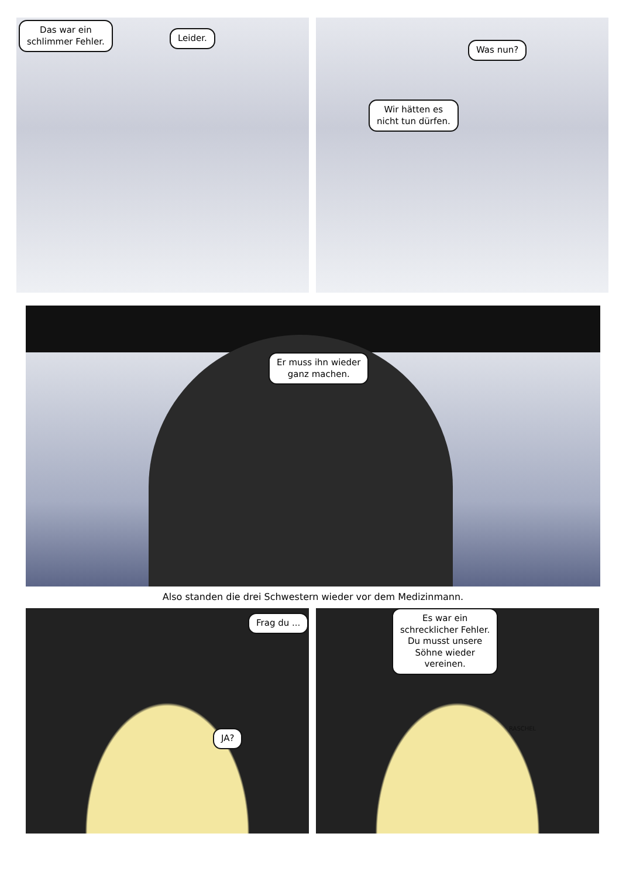Das war ein
schlimmer Fehler.
Leider.
Was nun?
Wir hätten es
nicht tun dürfen.
Er muss ihn wieder
ganz machen.
Also standen die drei Schwestern wieder vor dem Medizinmann.
Frag du ...
JA?
Es war ein
schrecklicher Fehler.
Du musst unsere
Söhne wieder
vereinen.
RASCHEL